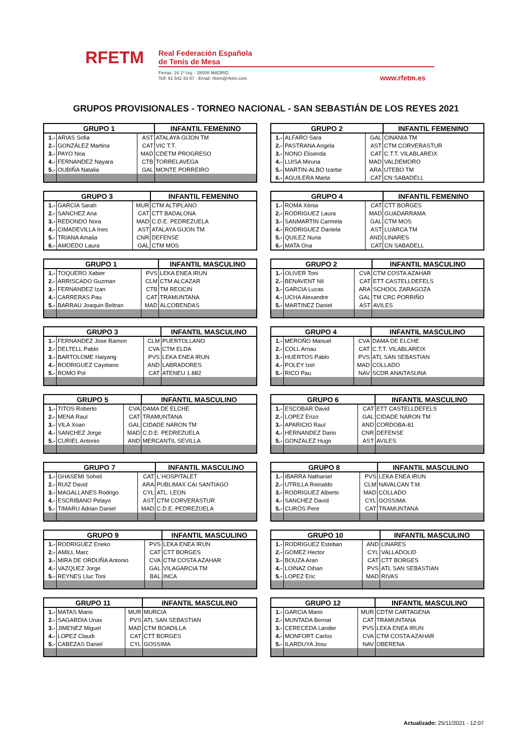RFETM
Real Federación Española
de Tenis de Mesa
Ferraz, 16 1º Izq. - 28008 MADRID
Telf: 91 542 33 87 - Email: rfetm@rfetm.com
www.rfetm.es
GRUPOS PROVISIONALES - TORNEO NACIONAL - SAN SEBASTIÁN DE LOS REYES 2021
| GRUPO 1 | | | INFANTIL FEMENINO |
| --- | --- | --- | --- |
| 1.- | ARIAS Sofia | AST | ATALAYA GIJON TM |
| 2.- | GONZÁLEZ Martina | CAT | VIC T.T. |
| 3.- | PAYO Noa | MAD | CDETM PROGRESO |
| 4.- | FERNANDEZ Nayara | CTB | TORRELAVEGA |
| 5.- | OUBIÑA Natalia | GAL | MONTE PORREIRO |
| GRUPO 2 | | | INFANTIL FEMENINO |
| --- | --- | --- | --- |
| 1.- | ALFARO Sara | GAL | CINANIA TM |
| 2.- | PASTRANA Angela | AST | CTM CORVERASTUR |
| 3.- | NONO Elisenda | CAT | C.T.T. VILABLAREIX |
| 4.- | LUISA Miruna | MAD | VALDEMORO |
| 5.- | MARTIN-ALBO Izarbe | ARA | UTEBO TM |
| 6.- | AGUILERA Marta | CAT | CN SABADELL |
| GRUPO 3 | | | INFANTIL FEMENINO |
| --- | --- | --- | --- |
| 1.- | GARCIA Sarah | MUR | CTM ALTIPLANO |
| 2.- | SANCHEZ Ana | CAT | CTT BADALONA |
| 3.- | REDONDO Nora | MAD | C.D.E. PEDREZUELA |
| 4.- | CIMADEVILLA Ines | AST | ATALAYA GIJON TM |
| 5.- | TRIANA Amalia | CNR | DEFENSE |
| 6.- | AMOEDO Laura | GAL | CTM MOS |
| GRUPO 4 | | | INFANTIL FEMENINO |
| --- | --- | --- | --- |
| 1.- | ROMA Xènia | CAT | CTT BORGES |
| 2.- | RODRIGUEZ Laura | MAD | GUADARRAMA |
| 3.- | SANMARTIN Carmela | GAL | CTM MOS |
| 4.- | RODRIGUEZ Daniela | AST | LUARCA TM |
| 5.- | QUILEZ Nuria | AND | LINARES |
| 6.- | MATA Ona | CAT | CN SABADELL |
| GRUPO 1 | | | INFANTIL MASCULINO |
| --- | --- | --- | --- |
| 1.- | TOQUERO Xabier | PVS | LEKA ENEA IRUN |
| 2.- | ARRISCADO Guzman | CLM | CTM ALCAZAR |
| 3.- | FERNANDEZ Izan | CTB | TM REOCIN |
| 4.- | CARRERAS Pau | CAT | TRAMUNTANA |
| 5.- | BARRAU Joaquin Beltran | MAD | ALCOBENDAS |
| GRUPO 2 | | | INFANTIL MASCULINO |
| --- | --- | --- | --- |
| 1.- | OLIVER Toni | CVA | CTM COSTA AZAHAR |
| 2.- | BENAVENT Nil | CAT | ETT CASTELLDEFELS |
| 3.- | GARCIA Lucas | ARA | SCHOOL ZARAGOZA |
| 4.- | UCHA Alexandre | GAL | TM CRC PORRIÑO |
| 5.- | MARTINEZ Daniel | AST | AVILES |
| GRUPO 3 | | | INFANTIL MASCULINO |
| --- | --- | --- | --- |
| 1.- | FERNANDEZ Jose Ramon | CLM | PUERTOLLANO |
| 2.- | DELTELL Pablo | CVA | CTM ELDA |
| 3.- | BARTOLOME Haiyang | PVS | LEKA ENEA IRUN |
| 4.- | RODRIGUEZ Cayetano | AND | LABRADORES |
| 5.- | ROMO Pol | CAT | ATENEU 1.882 |
| GRUPO 4 | | | INFANTIL MASCULINO |
| --- | --- | --- | --- |
| 1.- | MEROÑO Manuel | CVA | DAMA DE ELCHE |
| 2.- | COLL Arnau | CAT | C.T.T. VILABLAREIX |
| 3.- | HUERTOS Pablo | PVS | ATL SAN SEBASTIAN |
| 4.- | POLEY Izel | MAD | COLLADO |
| 5.- | RICO Pau | NAV | SCDR ANAITASUNA |
| GRUPO 5 | | | INFANTIL MASCULINO |
| --- | --- | --- | --- |
| 1.- | TITOS Roberto | CVA | DAMA DE ELCHE |
| 2.- | MENA Raul | CAT | TRAMUNTANA |
| 3.- | VILA Xoan | GAL | CIDADE NARON TM |
| 4.- | SANCHEZ Jorge | MAD | C.D.E. PEDREZUELA |
| 5.- | CURIEL Antonio | AND | MERCANTIL SEVILLA |
| GRUPO 6 | | | INFANTIL MASCULINO |
| --- | --- | --- | --- |
| 1.- | ESCOBAR David | CAT | ETT CASTELLDEFELS |
| 2.- | LOPEZ Enzo | GAL | CIDADE NARON TM |
| 3.- | APARICIO Raul | AND | CORDOBA-81 |
| 4.- | HERNANDEZ Dario | CNR | DEFENSE |
| 5.- | GONZALEZ Hugo | AST | AVILES |
| GRUPO 7 | | | INFANTIL MASCULINO |
| --- | --- | --- | --- |
| 1.- | GHASEMI Soheil | CAT | L´HOSPITALET |
| 2.- | RUIZ David | ARA | PUBLIMAX CAI SANTIAGO |
| 3.- | MAGALLANES Rodrigo | CYL | ATL. LEON |
| 4.- | ESCRIBANO Pelayo | AST | CTM CORVERASTUR |
| 5.- | TIMARU Adrian Daniel | MAD | C.D.E. PEDREZUELA |
| GRUPO 8 | | | INFANTIL MASCULINO |
| --- | --- | --- | --- |
| 1.- | IBARRA Nathaniel | PVS | LEKA ENEA IRUN |
| 2.- | UTRILLA Reinaldo | CLM | NAVALCAN T.M. |
| 3.- | RODRIGUEZ Alberto | MAD | COLLADO |
| 4.- | SANCHEZ David | CYL | GOSSIMA |
| 5.- | CURÓS Pere | CAT | TRAMUNTANA |
| GRUPO 9 | | | INFANTIL MASCULINO |
| --- | --- | --- | --- |
| 1.- | RODRIGUEZ Eneko | PVS | LEKA ENEA IRUN |
| 2.- | AMILL Marc | CAT | CTT BORGES |
| 3.- | MIRA DE ORDUÑA Antonio | CVA | CTM COSTA AZAHAR |
| 4.- | VAZQUEZ Jorge | GAL | VILAGARCIA TM |
| 5.- | REYNES Lluc Toni | BAL | INCA |
| GRUPO 10 | | | INFANTIL MASCULINO |
| --- | --- | --- | --- |
| 1.- | RODRIGUEZ Esteban | AND | LINARES |
| 2.- | GOMEZ Hector | CYL | VALLADOLID |
| 3.- | BOUZA Aran | CAT | CTT BORGES |
| 4.- | LOINAZ Oihan | PVS | ATL SAN SEBASTIAN |
| 5.- | LOPEZ Eric | MAD | RIVAS |
| GRUPO 11 | | | INFANTIL MASCULINO |
| --- | --- | --- | --- |
| 1.- | MATAS Mario | MUR | MURCIA |
| 2.- | SAGARDIA Unax | PVS | ATL SAN SEBASTIAN |
| 3.- | JIMENEZ Miguel | MAD | CTM BOADILLA |
| 4.- | LOPEZ Claudi | CAT | CTT BORGES |
| 5.- | CABEZAS Daniel | CYL | GOSSIMA |
| GRUPO 12 | | | INFANTIL MASCULINO |
| --- | --- | --- | --- |
| 1.- | GARCIA Mario | MUR | CDTM CARTAGENA |
| 2.- | MUNTADA Bernat | CAT | TRAMUNTANA |
| 3.- | CERECEDA Lander | PVS | LEKA ENEA IRUN |
| 4.- | MONFORT Carlos | CVA | CTM COSTA AZAHAR |
| 5.- | ILARDUYA Josu | NAV | OBERENA |
Actualizado: 25/11/2021 - 12:07